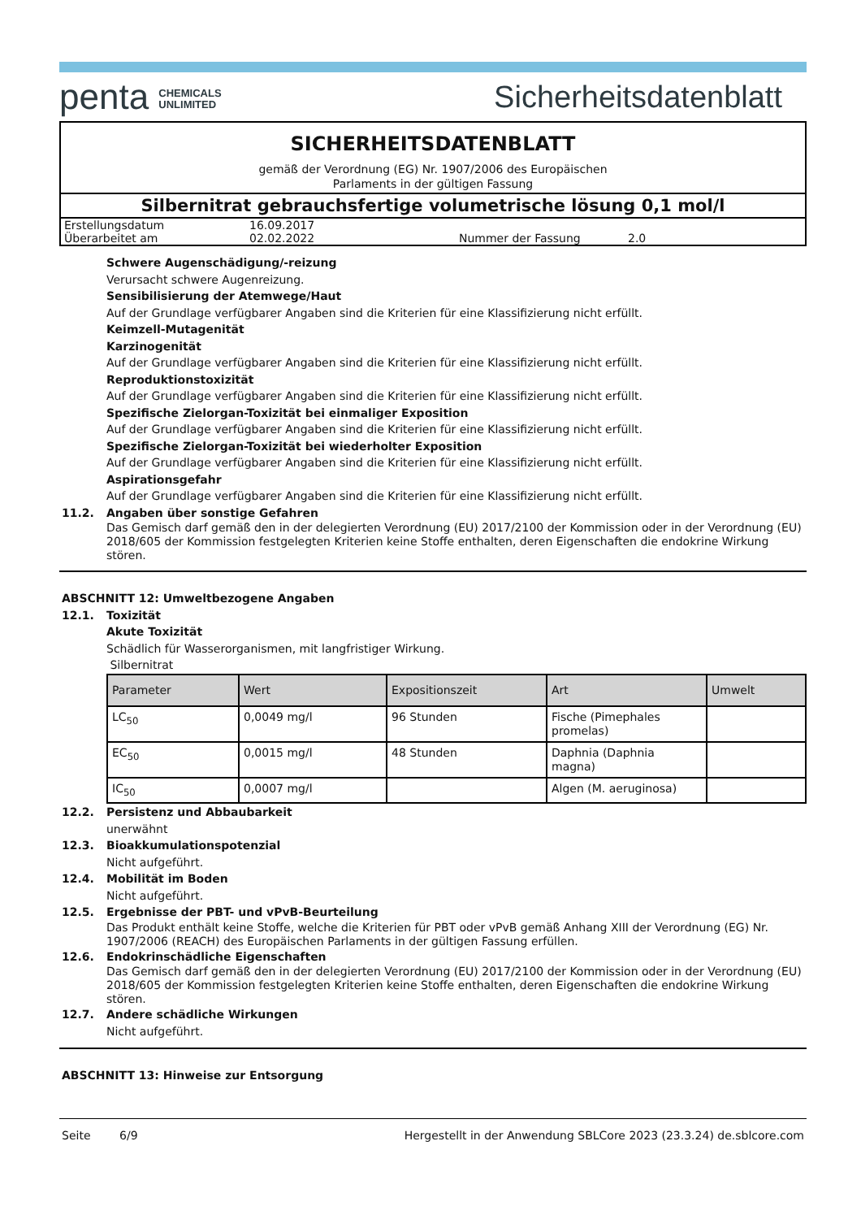penta CHEMICALS
UNLIMITED
Sicherheitsdatenblatt
SICHERHEITSDATENBLATT
gemäß der Verordnung (EG) Nr. 1907/2006 des Europäischen
Parlaments in der gültigen Fassung
Silbernitrat gebrauchsfertige volumetrische lösung 0,1 mol/l
| Erstellungsdatum | 16.09.2017 | | |
| Überarbeitet am | 02.02.2022 | Nummer der Fassung | 2.0 |
Schwere Augenschädigung/-reizung
Verursacht schwere Augenreizung.
Sensibilisierung der Atemwege/Haut
Auf der Grundlage verfügbarer Angaben sind die Kriterien für eine Klassifizierung nicht erfüllt.
Keimzell-Mutagenität
Karzinogenität
Auf der Grundlage verfügbarer Angaben sind die Kriterien für eine Klassifizierung nicht erfüllt.
Reproduktionstoxizität
Auf der Grundlage verfügbarer Angaben sind die Kriterien für eine Klassifizierung nicht erfüllt.
Spezifische Zielorgan-Toxizität bei einmaliger Exposition
Auf der Grundlage verfügbarer Angaben sind die Kriterien für eine Klassifizierung nicht erfüllt.
Spezifische Zielorgan-Toxizität bei wiederholter Exposition
Auf der Grundlage verfügbarer Angaben sind die Kriterien für eine Klassifizierung nicht erfüllt.
Aspirationsgefahr
Auf der Grundlage verfügbarer Angaben sind die Kriterien für eine Klassifizierung nicht erfüllt.
11.2. Angaben über sonstige Gefahren
Das Gemisch darf gemäß den in der delegierten Verordnung (EU) 2017/2100 der Kommission oder in der Verordnung (EU) 2018/605 der Kommission festgelegten Kriterien keine Stoffe enthalten, deren Eigenschaften die endokrine Wirkung stören.
ABSCHNITT 12: Umweltbezogene Angaben
12.1. Toxizität
Akute Toxizität
Schädlich für Wasserorganismen, mit langfristiger Wirkung.
Silbernitrat
| Parameter | Wert | Expositionszeit | Art | Umwelt |
| --- | --- | --- | --- | --- |
| LC<sub>50</sub> | 0,0049 mg/l | 96 Stunden | Fische (Pimephales promelas) | |
| EC<sub>50</sub> | 0,0015 mg/l | 48 Stunden | Daphnia (Daphnia magna) | |
| IC<sub>50</sub> | 0,0007 mg/l | | Algen (M. aeruginosa) | |
12.2. Persistenz und Abbaubarkeit
unerwähnt
12.3. Bioakkumulationspotenzial
Nicht aufgeführt.
12.4. Mobilität im Boden
Nicht aufgeführt.
12.5. Ergebnisse der PBT- und vPvB-Beurteilung
Das Produkt enthält keine Stoffe, welche die Kriterien für PBT oder vPvB gemäß Anhang XIII der Verordnung (EG) Nr. 1907/2006 (REACH) des Europäischen Parlaments in der gültigen Fassung erfüllen.
12.6. Endokrinschädliche Eigenschaften
Das Gemisch darf gemäß den in der delegierten Verordnung (EU) 2017/2100 der Kommission oder in der Verordnung (EU) 2018/605 der Kommission festgelegten Kriterien keine Stoffe enthalten, deren Eigenschaften die endokrine Wirkung stören.
12.7. Andere schädliche Wirkungen
Nicht aufgeführt.
ABSCHNITT 13: Hinweise zur Entsorgung
Seite 6/9 Hergestellt in der Anwendung SBLCore 2023 (23.3.24) de.sblcore.com